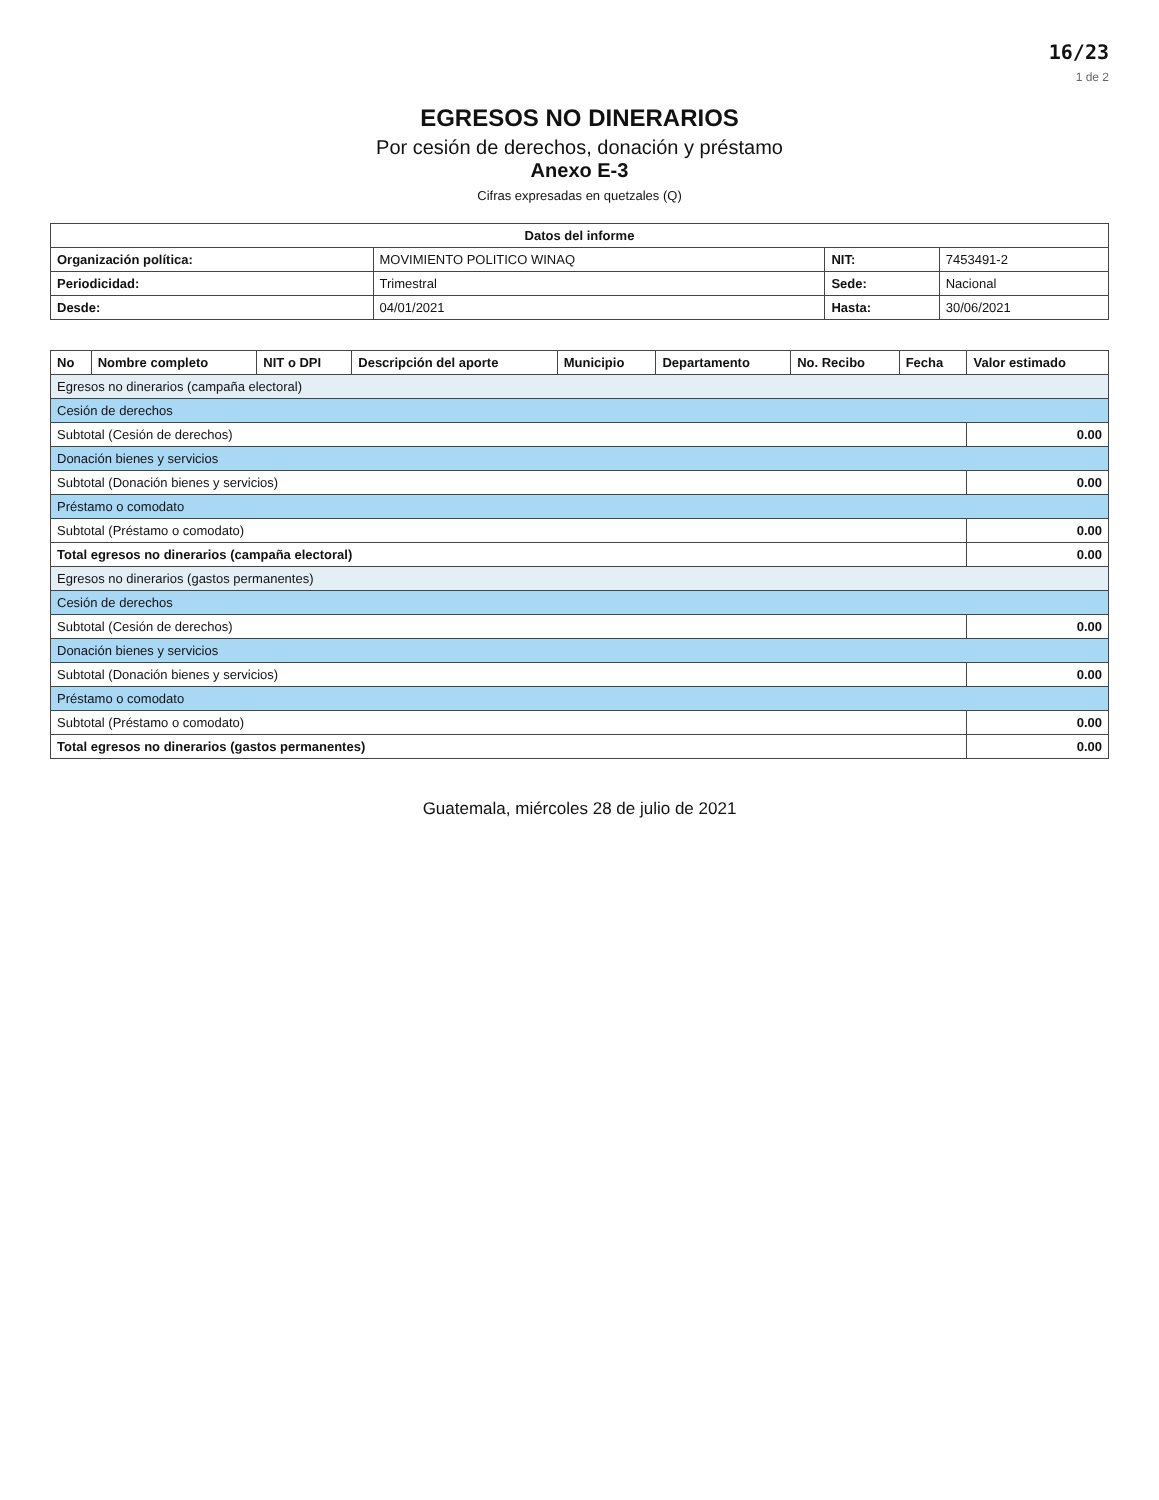16/23
1 de 2
EGRESOS NO DINERARIOS
Por cesión de derechos, donación y préstamo
Anexo E-3
Cifras expresadas en quetzales (Q)
| Datos del informe | | | |
| --- | --- | --- | --- |
| Organización política: | MOVIMIENTO POLITICO WINAQ | NIT: | 7453491-2 |
| Periodicidad: | Trimestral | Sede: | Nacional |
| Desde: | 04/01/2021 | Hasta: | 30/06/2021 |
| No | Nombre completo | NIT o DPI | Descripción del aporte | Municipio | Departamento | No. Recibo | Fecha | Valor estimado |
| --- | --- | --- | --- | --- | --- | --- | --- | --- |
| Egresos no dinerarios (campaña electoral) | | | | | | | | |
| Cesión de derechos | | | | | | | | |
| Subtotal (Cesión de derechos) | | | | | | | | 0.00 |
| Donación bienes y servicios | | | | | | | | |
| Subtotal (Donación bienes y servicios) | | | | | | | | 0.00 |
| Préstamo o comodato | | | | | | | | |
| Subtotal (Préstamo o comodato) | | | | | | | | 0.00 |
| Total egresos no dinerarios (campaña electoral) | | | | | | | | 0.00 |
| Egresos no dinerarios (gastos permanentes) | | | | | | | | |
| Cesión de derechos | | | | | | | | |
| Subtotal (Cesión de derechos) | | | | | | | | 0.00 |
| Donación bienes y servicios | | | | | | | | |
| Subtotal (Donación bienes y servicios) | | | | | | | | 0.00 |
| Préstamo o comodato | | | | | | | | |
| Subtotal (Préstamo o comodato) | | | | | | | | 0.00 |
| Total egresos no dinerarios (gastos permanentes) | | | | | | | | 0.00 |
Guatemala, miércoles 28 de julio de 2021